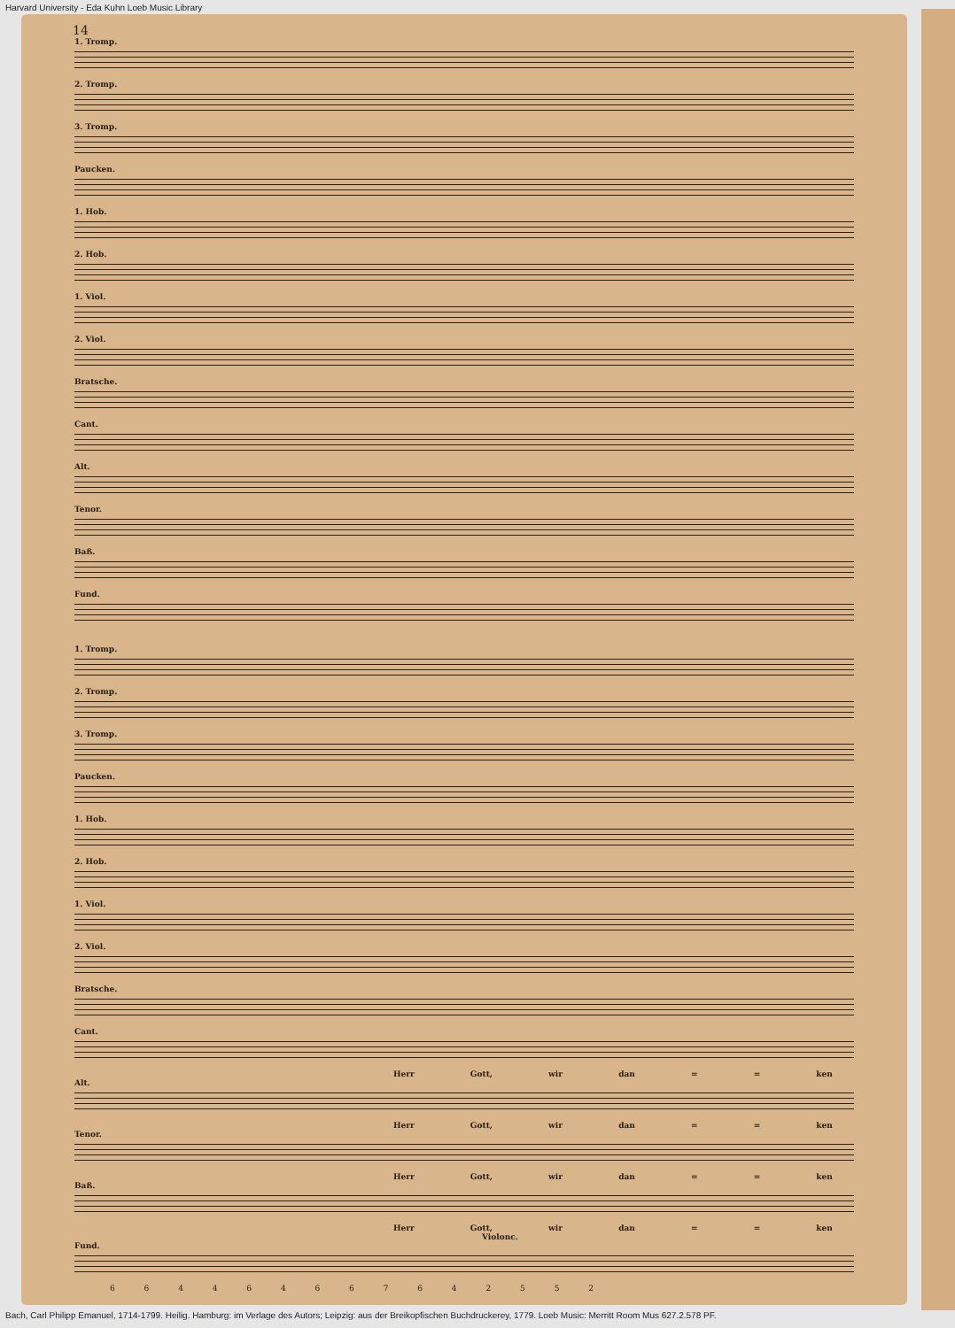Harvard University - Eda Kuhn Loeb Music Library
14
1. Tromp.
2. Tromp.
3. Tromp.
Paucken.
1. Hob.
2. Hob.
1. Viol.
2. Viol.
Bratsche.
Cant.
Alt.
Tenor.
Baß.
Fund.
1. Tromp.
2. Tromp.
3. Tromp.
Paucken.
1. Hob.
2. Hob.
1. Viol.
2. Viol.
Bratsche.
Cant.
Herr Gott, wir dan = = ken
Alt.
Herr Gott, wir dan = = ken
Tenor.
Herr Gott, wir dan = = ken
Baß.
Herr Gott, wir dan = = ken
Violonc.
Fund.
6 6 4 4 6 4 6 6 7 6 4 2 5 5 2
Bach, Carl Philipp Emanuel, 1714-1799. Heilig. Hamburg: im Verlage des Autors; Leipzig: aus der Breikopfischen Buchdruckerey, 1779. Loeb Music: Merritt Room Mus 627.2.578 PF.